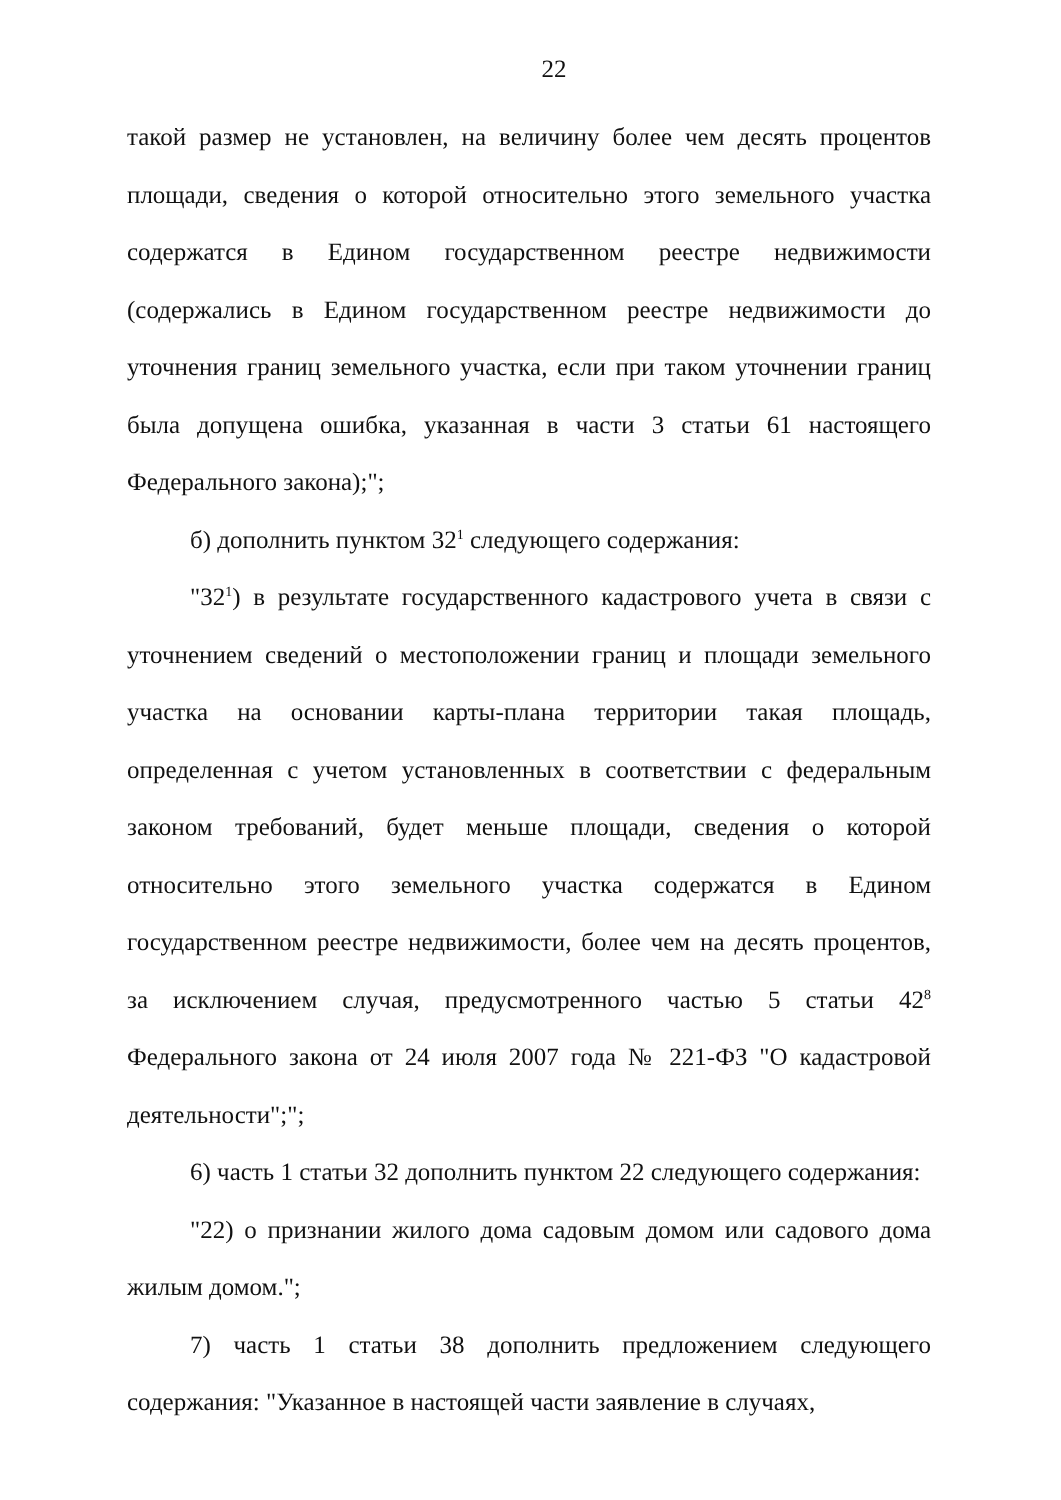22
такой размер не установлен, на величину более чем десять процентов площади, сведения о которой относительно этого земельного участка содержатся в Едином государственном реестре недвижимости (содержались в Едином государственном реестре недвижимости до уточнения границ земельного участка, если при таком уточнении границ была допущена ошибка, указанная в части 3 статьи 61 настоящего Федерального закона);";
б) дополнить пунктом 32<sup>1</sup> следующего содержания:
"32<sup>1</sup>) в результате государственного кадастрового учета в связи с уточнением сведений о местоположении границ и площади земельного участка на основании карты-плана территории такая площадь, определенная с учетом установленных в соответствии с федеральным законом требований, будет меньше площади, сведения о которой относительно этого земельного участка содержатся в Едином государственном реестре недвижимости, более чем на десять процентов, за исключением случая, предусмотренного частью 5 статьи 42<sup>8</sup> Федерального закона от 24 июля 2007 года № 221-ФЗ "О кадастровой деятельности";";
6) часть 1 статьи 32 дополнить пунктом 22 следующего содержания:
"22) о признании жилого дома садовым домом или садового дома жилым домом.";
7) часть 1 статьи 38 дополнить предложением следующего содержания: "Указанное в настоящей части заявление в случаях,